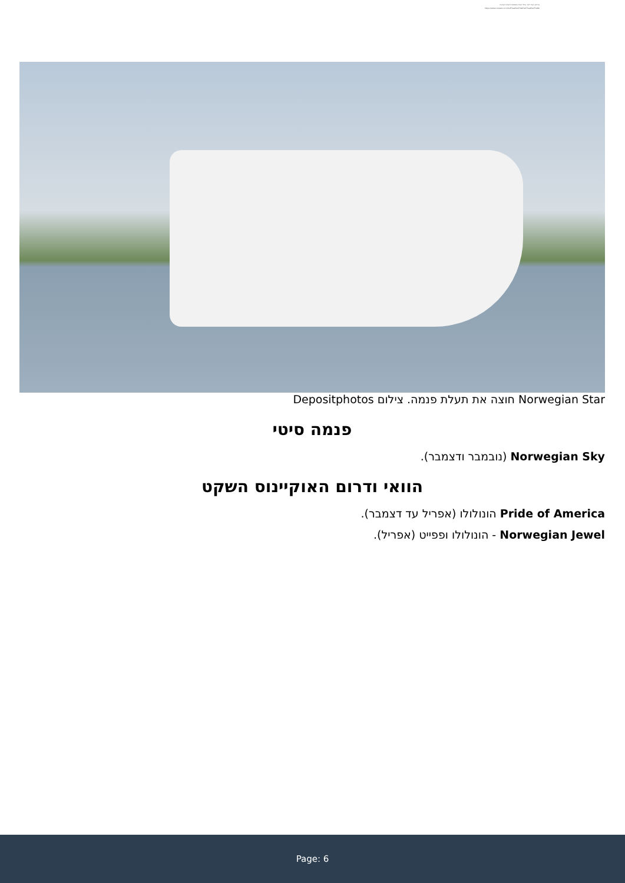גורויינץ קרוז לייף: גמלי הבית והשפויות לעונה הקרובה
https://www.cruisein.co.il/%d7%a8%d7%90%d7%a9%d7%99/
Norwegian Star חוצה את תעלת פנמה. צילום Depositphotos
פנמה סיטי
Norwegian Sky (נובמבר ודצמבר).
הוואי ודרום האוקיינוס השקט
Pride of America הונולולו (אפריל עד דצמבר).
Norwegian Jewel - הונולולו ופפייט (אפריל).
Page: 6